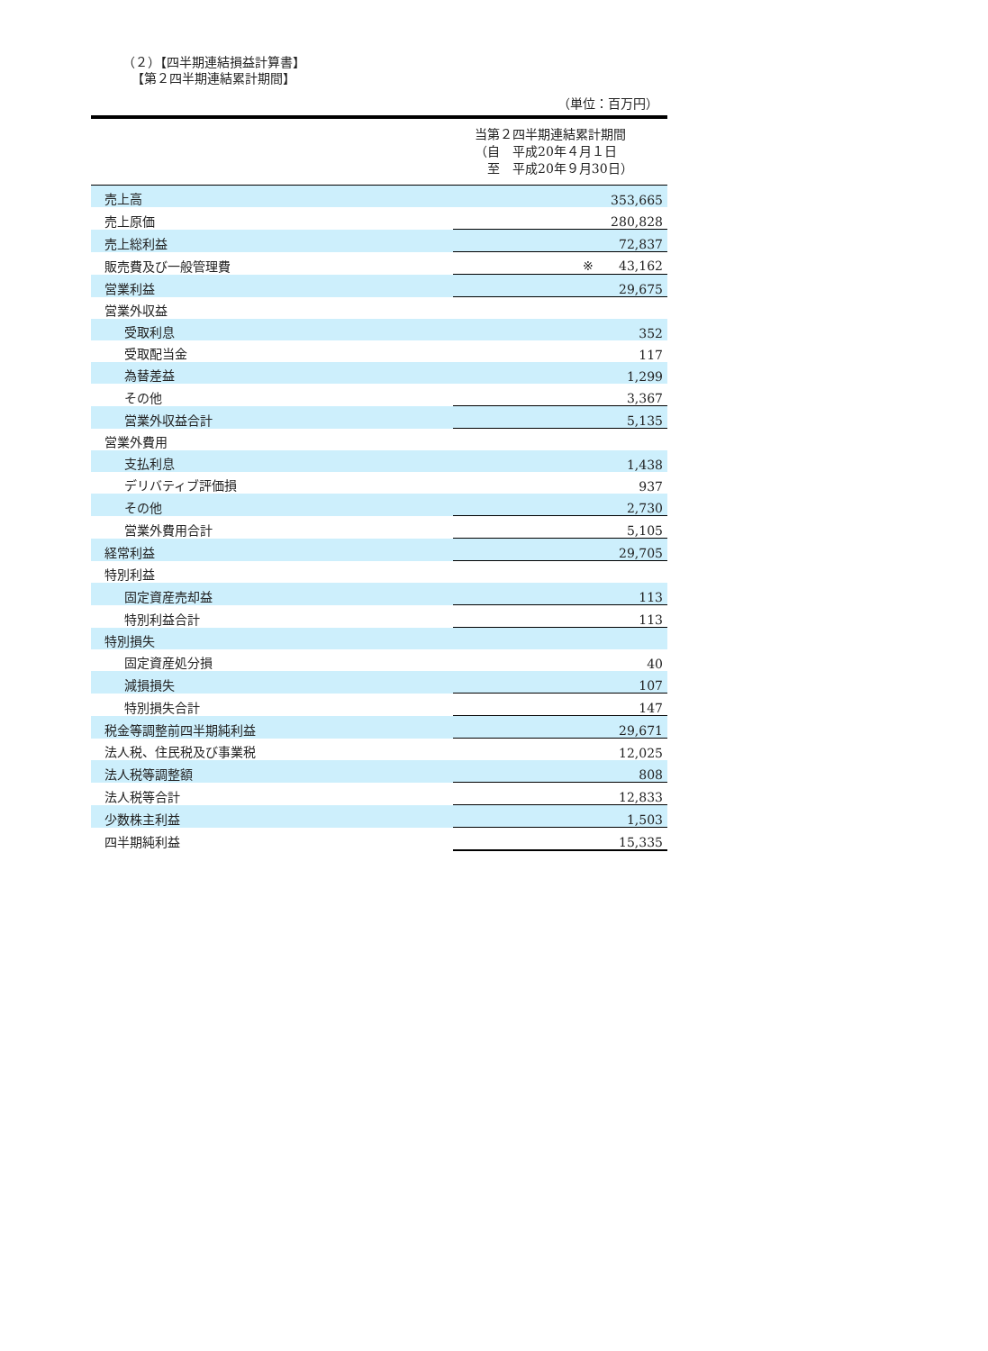（２）【四半期連結損益計算書】
【第２四半期連結累計期間】
（単位：百万円）
| 当第２四半期連結累計期間 （自 平成20年４月１日 至 平成20年９月30日） | |
| --- | --- |
| 売上高 | 353,665 |
| 売上原価 | 280,828 |
| 売上総利益 | 72,837 |
| 販売費及び一般管理費 | ※ 43,162 |
| 営業利益 | 29,675 |
| 営業外収益 | |
| 受取利息 | 352 |
| 受取配当金 | 117 |
| 為替差益 | 1,299 |
| その他 | 3,367 |
| 営業外収益合計 | 5,135 |
| 営業外費用 | |
| 支払利息 | 1,438 |
| デリバティブ評価損 | 937 |
| その他 | 2,730 |
| 営業外費用合計 | 5,105 |
| 経常利益 | 29,705 |
| 特別利益 | |
| 固定資産売却益 | 113 |
| 特別利益合計 | 113 |
| 特別損失 | |
| 固定資産処分損 | 40 |
| 減損損失 | 107 |
| 特別損失合計 | 147 |
| 税金等調整前四半期純利益 | 29,671 |
| 法人税、住民税及び事業税 | 12,025 |
| 法人税等調整額 | 808 |
| 法人税等合計 | 12,833 |
| 少数株主利益 | 1,503 |
| 四半期純利益 | 15,335 |